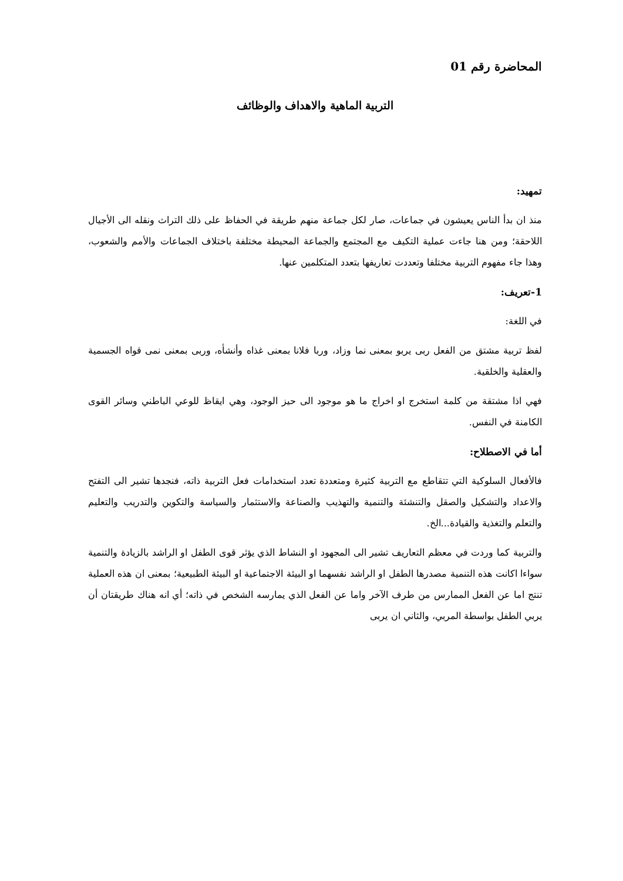المحاضرة رقم 01
التربية الماهية والاهداف والوظائف
تمهيد:
منذ ان بدأ الناس يعيشون في جماعات، صار لكل جماعة منهم طريقة في الحفاظ على ذلك التراث ونقله الى الأجيال اللاحقة؛ ومن هنا جاءت عملية التكيف مع المجتمع والجماعة المحيطة مختلفة باختلاف الجماعات والأمم والشعوب، وهذا جاء مفهوم التربية مختلفا وتعددت تعاريفها بتعدد المتكلمين عنها.
1-تعريف:
في اللغة:
لفظ تربية مشتق من الفعل ربى يربو بمعنى نما وزاد، وربا فلانا بمعنى غذاه وأنشأه، وربى بمعنى نمى قواه الجسمية والعقلية والخلقية.
فهي اذا مشتقة من كلمة استخرج او اخراج ما هو موجود الى حيز الوجود، وهي ايقاظ للوعي الباطني وسائر القوى الكامنة في النفس.
أما في الاصطلاح:
فالأفعال السلوكية التي تتقاطع مع التربية كثيرة ومتعددة تعدد استخدامات فعل التربية ذاته، فنجدها تشير الى التفتح والاعداد والتشكيل والصقل والتنشئة والتنمية والتهذيب والصناعة والاستثمار والسياسة والتكوين والتدريب والتعليم والتعلم والتغذية والقيادة...الخ.
والتربية كما وردت في معظم التعاريف تشير الى المجهود او النشاط الذي يؤثر قوى الطفل او الراشد بالزيادة والتنمية سواءا اكانت هذه التنمية مصدرها الطفل او الراشد نفسهما او البيئة الاجتماعية او البيئة الطبيعية؛ بمعنى ان هذه العملية تنتج اما عن الفعل الممارس من طرف الآخر واما عن الفعل الذي يمارسه الشخص في ذاته؛ أي انه هناك طريقتان أن يربي الطفل بواسطة المربي، والثاني ان يربى